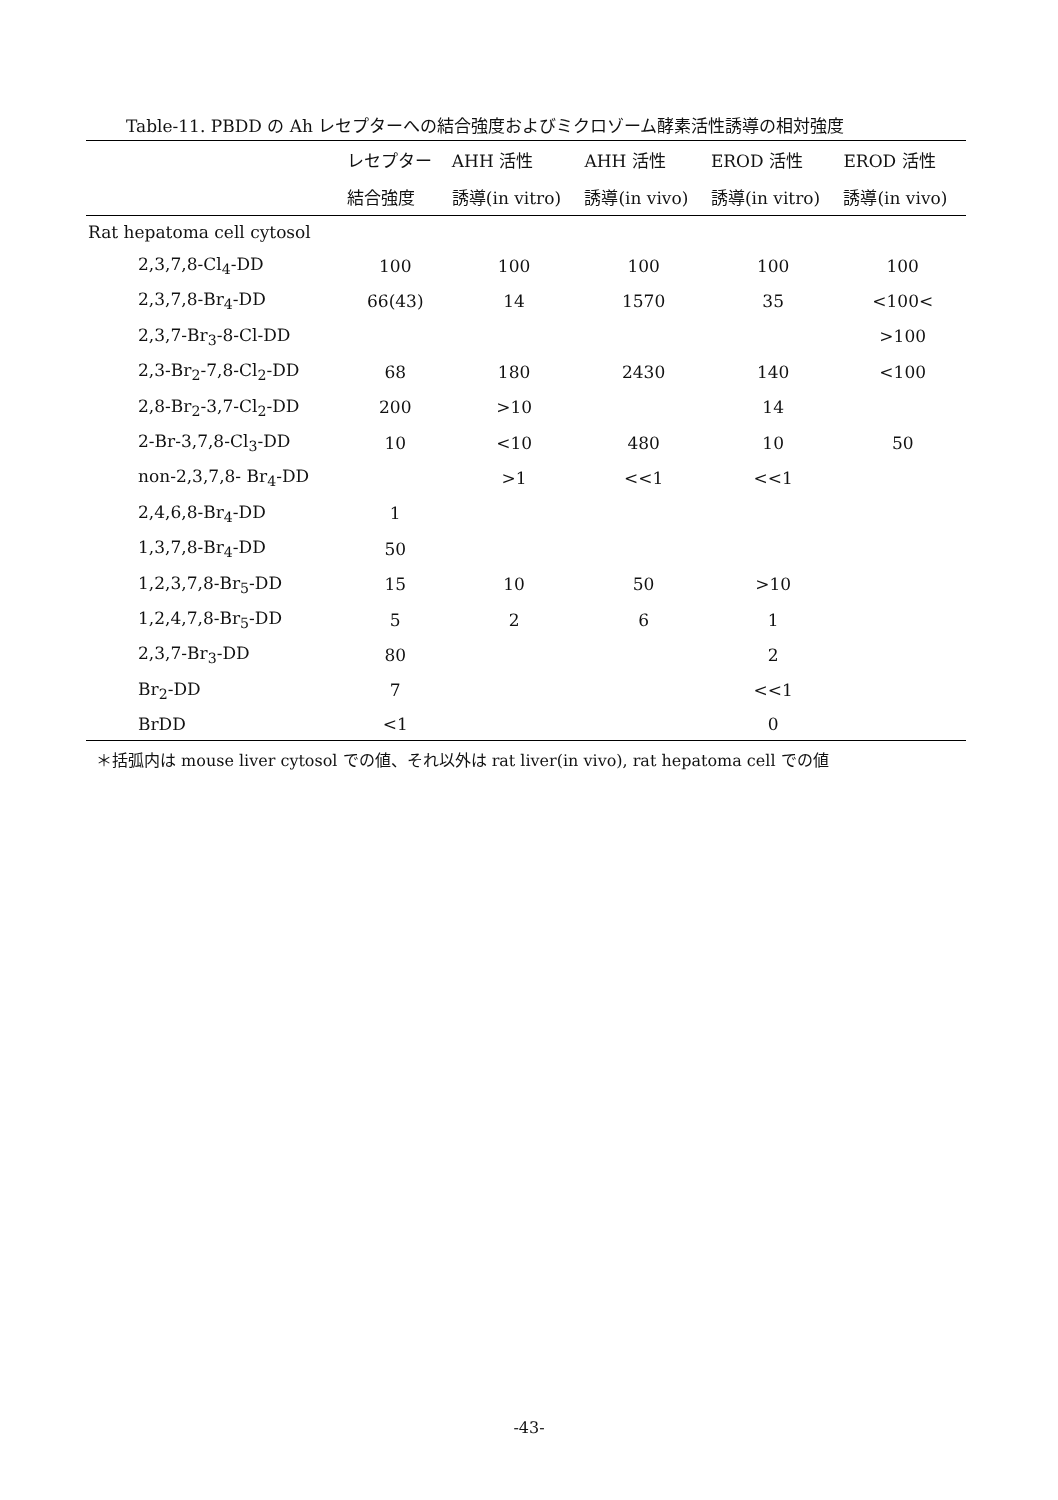Table-11. PBDD の Ah レセプターへの結合強度およびミクロゾーム酵素活性誘導の相対強度
| | レセプター | AHH 活性 | AHH 活性 | EROD 活性 | EROD 活性 |
| --- | --- | --- | --- | --- | --- |
| | 結合強度 | 誘導(in vitro) | 誘導(in vivo) | 誘導(in vitro) | 誘導(in vivo) |
| Rat hepatoma cell cytosol | | | | | |
| 2,3,7,8-Cl<sub>4</sub>-DD | 100 | 100 | 100 | 100 | 100 |
| 2,3,7,8-Br<sub>4</sub>-DD | 66(43) | 14 | 1570 | 35 | <100< |
| 2,3,7-Br<sub>3</sub>-8-Cl-DD | | | | | >100 |
| 2,3-Br<sub>2</sub>-7,8-Cl<sub>2</sub>-DD | 68 | 180 | 2430 | 140 | <100 |
| 2,8-Br<sub>2</sub>-3,7-Cl<sub>2</sub>-DD | 200 | >10 | | 14 | |
| 2-Br-3,7,8-Cl<sub>3</sub>-DD | 10 | <10 | 480 | 10 | 50 |
| non-2,3,7,8- Br<sub>4</sub>-DD | | >1 | <<1 | <<1 | |
| 2,4,6,8-Br<sub>4</sub>-DD | 1 | | | | |
| 1,3,7,8-Br<sub>4</sub>-DD | 50 | | | | |
| 1,2,3,7,8-Br<sub>5</sub>-DD | 15 | 10 | 50 | >10 | |
| 1,2,4,7,8-Br<sub>5</sub>-DD | 5 | 2 | 6 | 1 | |
| 2,3,7-Br<sub>3</sub>-DD | 80 | | | 2 | |
| Br<sub>2</sub>-DD | 7 | | | <<1 | |
| BrDD | <1 | | | 0 | |
＊括弧内は mouse liver cytosol での値、それ以外は rat liver(in vivo), rat hepatoma cell での値
-43-